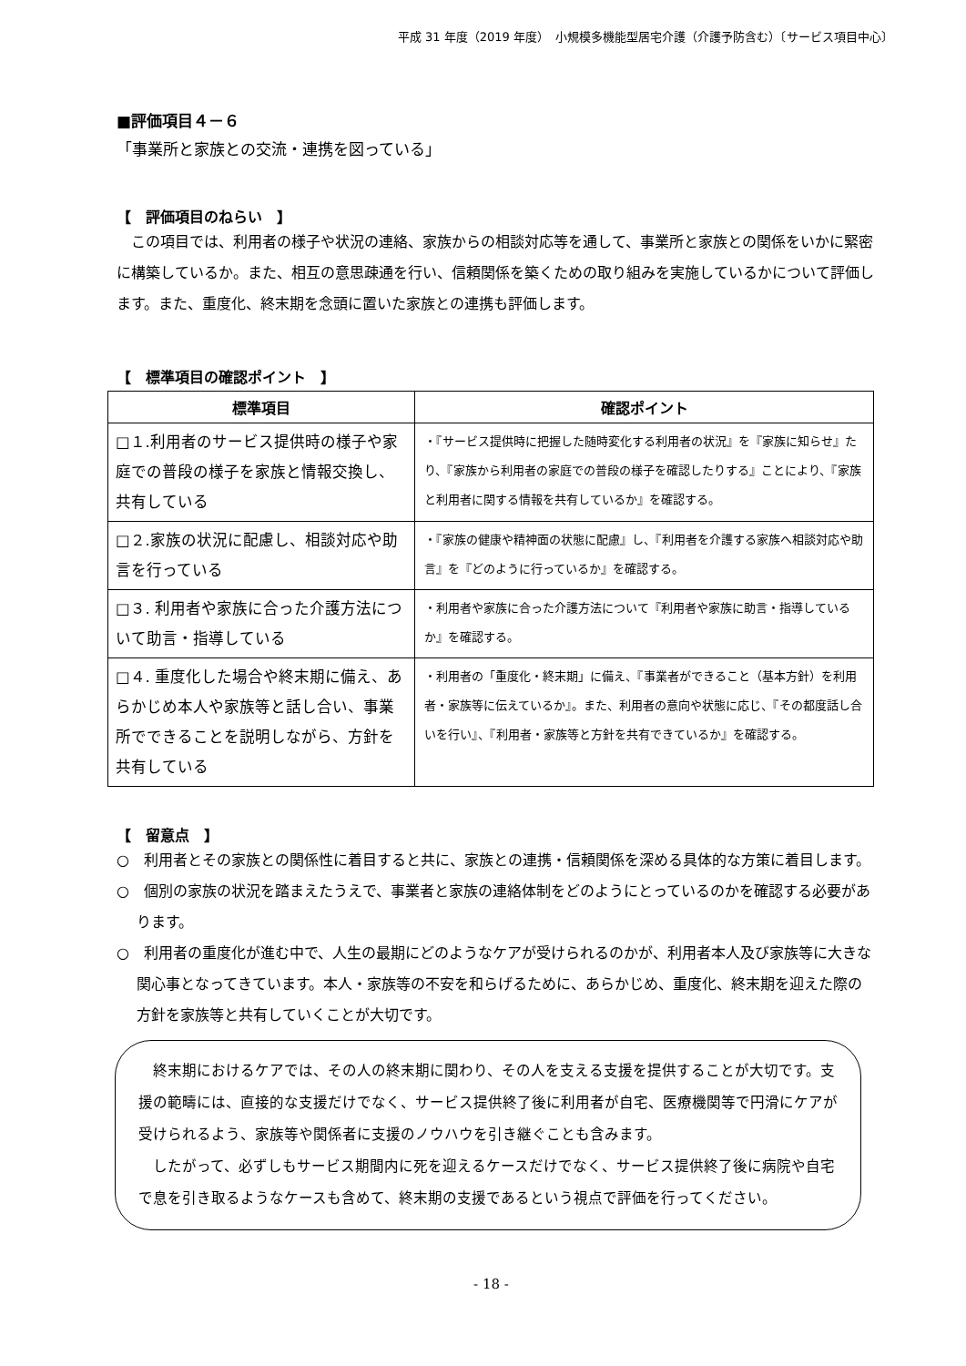平成 31 年度（2019 年度）　小規模多機能型居宅介護（介護予防含む）〔サービス項目中心〕
■評価項目４－６
「事業所と家族との交流・連携を図っている」
【　評価項目のねらい　】
　この項目では、利用者の様子や状況の連絡、家族からの相談対応等を通して、事業所と家族との関係をいかに緊密に構築しているか。また、相互の意思疎通を行い、信頼関係を築くための取り組みを実施しているかについて評価します。また、重度化、終末期を念頭に置いた家族との連携も評価します。
【　標準項目の確認ポイント　】
| 標準項目 | 確認ポイント |
| --- | --- |
| □１.利用者のサービス提供時の様子や家庭での普段の様子を家族と情報交換し、共有している | ・『サービス提供時に把握した随時変化する利用者の状況』を『家族に知らせ』たり、『家族から利用者の家庭での普段の様子を確認したりする』ことにより、『家族と利用者に関する情報を共有しているか』を確認する。 |
| □２.家族の状況に配慮し、相談対応や助言を行っている | ・『家族の健康や精神面の状態に配慮』し、『利用者を介護する家族へ相談対応や助言』を『どのように行っているか』を確認する。 |
| □３. 利用者や家族に合った介護方法について助言・指導している | ・利用者や家族に合った介護方法について『利用者や家族に助言・指導しているか』を確認する。 |
| □４. 重度化した場合や終末期に備え、あらかじめ本人や家族等と話し合い、事業所でできることを説明しながら、方針を共有している | ・利用者の「重度化・終末期」に備え、『事業者ができること（基本方針）を利用者・家族等に伝えているか』。また、利用者の意向や状態に応じ、『その都度話し合いを行い』、『利用者・家族等と方針を共有できているか』を確認する。 |
【　留意点　】
○　利用者とその家族との関係性に着目すると共に、家族との連携・信頼関係を深める具体的な方策に着目します。
○　個別の家族の状況を踏まえたうえで、事業者と家族の連絡体制をどのようにとっているのかを確認する必要があります。
○　利用者の重度化が進む中で、人生の最期にどのようなケアが受けられるのかが、利用者本人及び家族等に大きな関心事となってきています。本人・家族等の不安を和らげるために、あらかじめ、重度化、終末期を迎えた際の方針を家族等と共有していくことが大切です。
　終末期におけるケアでは、その人の終末期に関わり、その人を支える支援を提供することが大切です。支援の範疇には、直接的な支援だけでなく、サービス提供終了後に利用者が自宅、医療機関等で円滑にケアが受けられるよう、家族等や関係者に支援のノウハウを引き継ぐことも含みます。
　したがって、必ずしもサービス期間内に死を迎えるケースだけでなく、サービス提供終了後に病院や自宅で息を引き取るようなケースも含めて、終末期の支援であるという視点で評価を行ってください。
- 18 -